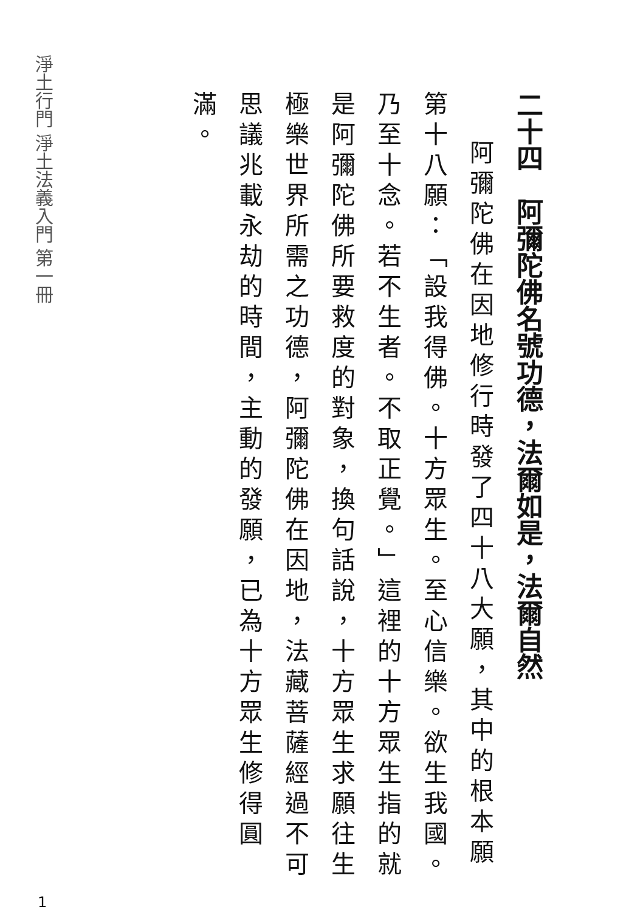淨土行門 淨土法義入門 第一冊
二十四　阿彌陀佛名號功德，法爾如是，法爾自然
阿彌陀佛在因地修行時發了四十八大願，其中的根本願第十八願：「設我得佛。十方眾生。至心信樂。欲生我國。乃至十念。若不生者。不取正覺。」這裡的十方眾生指的就是阿彌陀佛所要救度的對象，換句話說，十方眾生求願往生極樂世界所需之功德，阿彌陀佛在因地，法藏菩薩經過不可思議兆載永劫的時間，主動的發願，已為十方眾生修得圓滿。
1